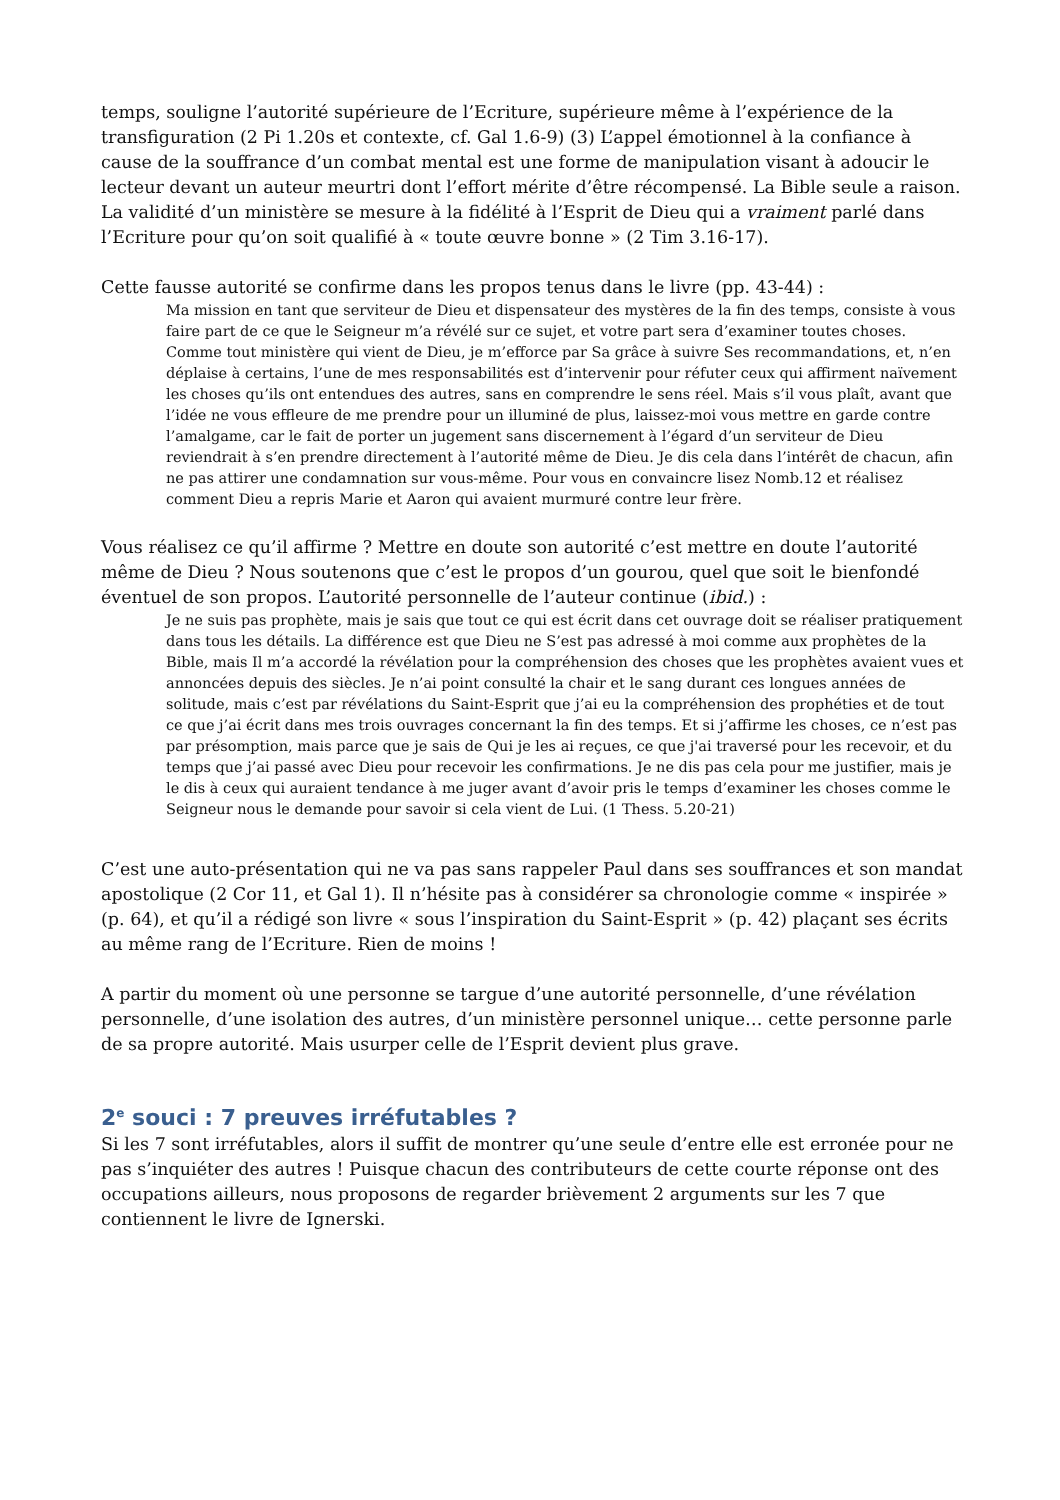temps, souligne l’autorité supérieure de l’Ecriture, supérieure même à l’expérience de la transfiguration (2 Pi 1.20s et contexte, cf. Gal 1.6-9) (3) L’appel émotionnel à la confiance à cause de la souffrance d’un combat mental est une forme de manipulation visant à adoucir le lecteur devant un auteur meurtri dont l’effort mérite d’être récompensé. La Bible seule a raison. La validité d’un ministère se mesure à la fidélité à l’Esprit de Dieu qui a vraiment parlé dans l’Ecriture pour qu’on soit qualifié à « toute œuvre bonne » (2 Tim 3.16-17).
Cette fausse autorité se confirme dans les propos tenus dans le livre (pp. 43-44) :
Ma mission en tant que serviteur de Dieu et dispensateur des mystères de la fin des temps, consiste à vous faire part de ce que le Seigneur m’a révélé sur ce sujet, et votre part sera d’examiner toutes choses. Comme tout ministère qui vient de Dieu, je m’efforce par Sa grâce à suivre Ses recommandations, et, n’en déplaise à certains, l’une de mes responsabilités est d’intervenir pour réfuter ceux qui affirment naïvement les choses qu’ils ont entendues des autres, sans en comprendre le sens réel. Mais s’il vous plaît, avant que l’idée ne vous effleure de me prendre pour un illuminé de plus, laissez-moi vous mettre en garde contre l’amalgame, car le fait de porter un jugement sans discernement à l’égard d’un serviteur de Dieu reviendrait à s’en prendre directement à l’autorité même de Dieu. Je dis cela dans l’intérêt de chacun, afin ne pas attirer une condamnation sur vous-même. Pour vous en convaincre lisez Nomb.12 et réalisez comment Dieu a repris Marie et Aaron qui avaient murmuré contre leur frère.
Vous réalisez ce qu’il affirme ? Mettre en doute son autorité c’est mettre en doute l’autorité même de Dieu ? Nous soutenons que c’est le propos d’un gourou, quel que soit le bienfondé éventuel de son propos. L’autorité personnelle de l’auteur continue (ibid.) :
Je ne suis pas prophète, mais je sais que tout ce qui est écrit dans cet ouvrage doit se réaliser pratiquement dans tous les détails. La différence est que Dieu ne S’est pas adressé à moi comme aux prophètes de la Bible, mais Il m’a accordé la révélation pour la compréhension des choses que les prophètes avaient vues et annoncées depuis des siècles. Je n’ai point consulté la chair et le sang durant ces longues années de solitude, mais c’est par révélations du Saint-Esprit que j’ai eu la compréhension des prophéties et de tout ce que j’ai écrit dans mes trois ouvrages concernant la fin des temps. Et si j’affirme les choses, ce n’est pas par présomption, mais parce que je sais de Qui je les ai reçues, ce que j'ai traversé pour les recevoir, et du temps que j’ai passé avec Dieu pour recevoir les confirmations. Je ne dis pas cela pour me justifier, mais je le dis à ceux qui auraient tendance à me juger avant d’avoir pris le temps d’examiner les choses comme le Seigneur nous le demande pour savoir si cela vient de Lui. (1 Thess. 5.20-21)
C’est une auto-présentation qui ne va pas sans rappeler Paul dans ses souffrances et son mandat apostolique (2 Cor 11, et Gal 1). Il n’hésite pas à considérer sa chronologie comme « inspirée » (p. 64), et qu’il a rédigé son livre « sous l’inspiration du Saint-Esprit » (p. 42) plaçant ses écrits au même rang de l’Ecriture. Rien de moins !
A partir du moment où une personne se targue d’une autorité personnelle, d’une révélation personnelle, d’une isolation des autres, d’un ministère personnel unique… cette personne parle de sa propre autorité. Mais usurper celle de l’Esprit devient plus grave.
2<sup>e</sup> souci : 7 preuves irréfutables ?
Si les 7 sont irréfutables, alors il suffit de montrer qu’une seule d’entre elle est erronée pour ne pas s’inquiéter des autres ! Puisque chacun des contributeurs de cette courte réponse ont des occupations ailleurs, nous proposons de regarder brièvement 2 arguments sur les 7 que contiennent le livre de Ignerski.